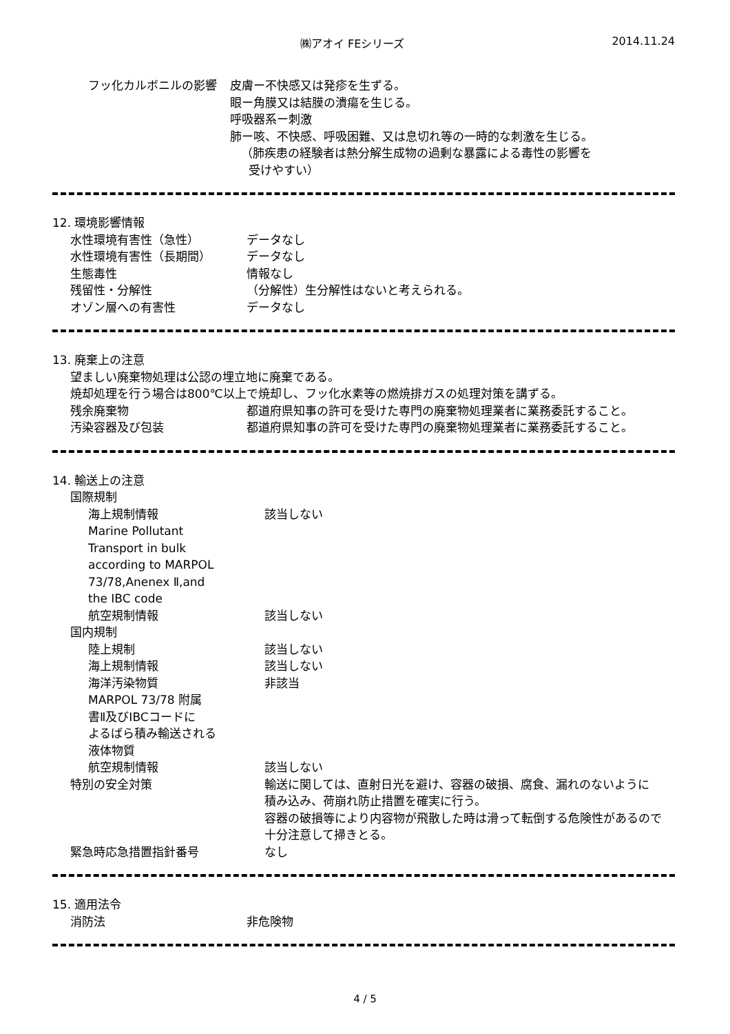㈱アオイ FEシリーズ 2014.11.24
| フッ化カルボニルの影響 | 皮膚ー不快感又は発疹を生ずる。 眼ー角膜又は結膜の潰瘍を生じる。 呼吸器系ー刺激 肺ー咳、不快感、呼吸困難、又は息切れ等の一時的な刺激を生じる。 （肺疾患の経験者は熱分解生成物の過剰な暴露による毒性の影響を 受けやすい） |
12. 環境影響情報
| 水性環境有害性（急性） | データなし |
| 水性環境有害性（長期間） | データなし |
| 生態毒性 | 情報なし |
| 残留性・分解性 | （分解性）生分解性はないと考えられる。 |
| オゾン層への有害性 | データなし |
13. 廃棄上の注意
望ましい廃棄物処理は公認の埋立地に廃棄である。
焼却処理を行う場合は800℃以上で焼却し、フッ化水素等の燃焼排ガスの処理対策を講ずる。
| 残余廃棄物 | 都道府県知事の許可を受けた専門の廃棄物処理業者に業務委託すること。 |
| 汚染容器及び包装 | 都道府県知事の許可を受けた専門の廃棄物処理業者に業務委託すること。 |
14. 輸送上の注意
| 国際規制 | |
| 海上規制情報 | 該当しない |
| Marine Pollutant Transport in bulk according to MARPOL 73/78,Anenex Ⅱ,and the IBC code | |
| 航空規制情報 | 該当しない |
| 国内規制 | |
| 陸上規制 | 該当しない |
| 海上規制情報 | 該当しない |
| 海洋汚染物質 | 非該当 |
| MARPOL 73/78 附属 書Ⅱ及びIBCコードに よるばら積み輸送される 液体物質 | |
| 航空規制情報 | 該当しない |
| 特別の安全対策 | 輸送に関しては、直射日光を避け、容器の破損、腐食、漏れのないように 積み込み、荷崩れ防止措置を確実に行う。 容器の破損等により内容物が飛散した時は滑って転倒する危険性があるので 十分注意して掃きとる。 |
| 緊急時応急措置指針番号 | なし |
15. 適用法令
| 消防法 | 非危険物 |
4 / 5